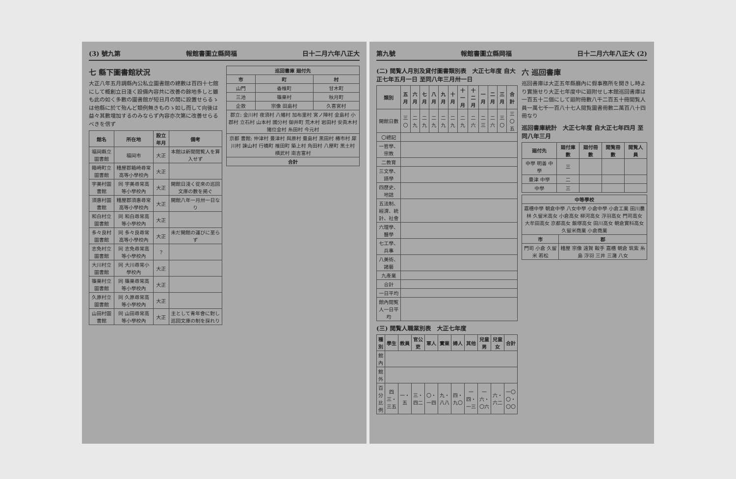(3) 號九第 報館書圖立縣岡福 日十二月六年八正大
七 縣下圖書館狀況
大正八年五月調縣內公私立圖書館の總數は百四十七館にして概創立日淺く設備內容共に改善の餘地多しと雖も此の如く多數の圖書館が短日月の間に設置せらるゝは他縣に於て殆んど類例無きものゝ如し而して向後は益々其數増加するのみならず內容亦次第に改善せらるべきを信ず
| 館名 | 所在地 | 設立年月 | 備考 |
| --- | --- | --- | --- |
| 福岡縣立圖書館 | 福岡市 | 大正 | 本館は新聞閲覧人を算入せず |
| 箱崎町立圖書館 | 糟屋郡箱崎尋常高等小學校內 | 大正 | |
| 宇美村圖書館 | 同 宇美尋常高等小學校內 | 大正 | 開館日淺く從來の巡回文庫の數を掲ぐ |
| 須惠村圖書館 | 糟屋郡須惠尋常高等小學校內 | 大正 | 開館八年一月卅一日なり |
| 和白村立圖書館 | 同 和白尋常高等小學校內 | 大正 | |
| 多々良村圖書館 | 同 多々良尋常高等小學校內 | 大正 | 未だ開館の運びに至らず |
| 志免村立圖書館 | 同 志免尋常高等小學校內 | ? | |
| 大川村立圖書館 | 同 大川尋常小學校內 | 大正 | |
| 篠栗村立圖書館 | 同 篠栗尋常高等小學校內 | 大正 | |
| 久原村立圖書館 | 同 久原尋常高等小學校內 | 大正 | |
| 山田村圖書館 | 同 山田尋常高等小學校內 | 大正 | 主として青年會に對し巡回文庫の制を採れり |
| 巡回書庫 廻付先 | | |
| --- | --- | --- |
| 市 | 町 | 村 |
| 山門 | 香椎町 | 甘木町 |
| 三池 | 篠栗村 | 秋月町 |
| 企救 | 宗像 田島村 | 久喜宮村 |
| 郡立: 金川村 夜須村 八幡村 加布里村 宮ノ陣村 金島村 小郡村 立石村 山本村 國分村 御井町 荒木村 岩田村 安眞木村 猪位金村 糸田村 今元村 | | |
| 京都 書館: 仲津村 豊津村 與原村 豊島村 黒田村 椿市村 犀川村 諫山村 行橋町 椎田町 築上村 角田村 八屋町 黒土村 横武村 南吉富村 | | |
| 合計 | | |
第九號 報館書圖立縣岡福 日十二月六年八正大 (2)
(二) 閲覧人月別及貸付圖書類別表　大正七年度 自大正七年五月一日 至同八年三月卅一日
| 類別 | 五月 | 六月 | 七月 | 八月 | 九月 | 十月 | 十一月 | 十二月 | 一月 | 二月 | 三月 | 合計 |
| --- | --- | --- | --- | --- | --- | --- | --- | --- | --- | --- | --- | --- |
| 開館日數 | 三〇 | 二九 | 二九 | 二九 | 二九 | 二九 | 二九 | 二六 | 二三 | 二六 | 三〇 | 三〇五 |
| 〇總記 | | | | | | | | | | | | |
| 一哲學、宗教 | | | | | | | | | | | | |
| 二教育 | | | | | | | | | | | | |
| 三文學、語學 | | | | | | | | | | | | |
| 四歷史、地誌 | | | | | | | | | | | | |
| 五法制、經濟、統計、社會 | | | | | | | | | | | | |
| 六理學、醫學 | | | | | | | | | | | | |
| 七工學、兵事 | | | | | | | | | | | | |
| 八美術、諸藝 | | | | | | | | | | | | |
| 九產業 | | | | | | | | | | | | |
| 合計 | | | | | | | | | | | | |
| 一日平均 | | | | | | | | | | | | |
| 館內閲覧人一日平均 | | | | | | | | | | | | |
(三) 閲覧人職業別表　大正七年度
| 種別 | 學生 | 教員 | 官公吏 | 軍人 | 實業 | 婦人 | 其他 | 兒童 男 | 兒童 女 | 合計 |
| --- | --- | --- | --- | --- | --- | --- | --- | --- | --- | --- |
| 館內 | | | | | | | | | | |
| 館外 | | | | | | | | | | |
| 百分比例 | 四三・三五 | 一・五 | 三・四二 | 〇・一四 | 九・八八 | 四・九〇 | 一四・一三 | 一六・〇六 | 六・六二 | 一〇〇・〇〇 |
六 巡回書庫
巡回書庫は大正五年縣廳內に假事務所を開きし時より實施せり大正七年度中に廻附せし本館巡回書庫は一百五十二個にして廻附冊數八千二百五十冊閲覧人員一萬七千一百八十七人閲覧圖書冊數二萬百八十四冊なり
巡回書庫統計　大正七年度 自大正七年四月 至同八年三月
| 廻付先 | 廻付庫數 | 廻付冊數 | 閲覧冊數 | 閲覧人員 |
| --- | --- | --- | --- | --- |
| 中學 明善 中學 | 三 | | | |
| 豊津 中學 | 二 | | | |
| 中學 | 三 | | | |
| 中等學校 | |
| --- | --- |
| 嘉穗中學 朝倉中學 八女中學 小倉中學 小倉工業 田川農林 久留米高女 小倉高女 柳河高女 浮羽高女 門司高女 大牟田高女 京都高女 飯塚高女 田川高女 朝倉實科高女 久留米商業 小倉商業 | |
| 市 | 郡 |
| 門司 小倉 久留米 若松 | 糟屋 宗像 遠賀 鞍手 嘉穗 朝倉 筑紫 糸島 浮羽 三井 三潴 八女 |